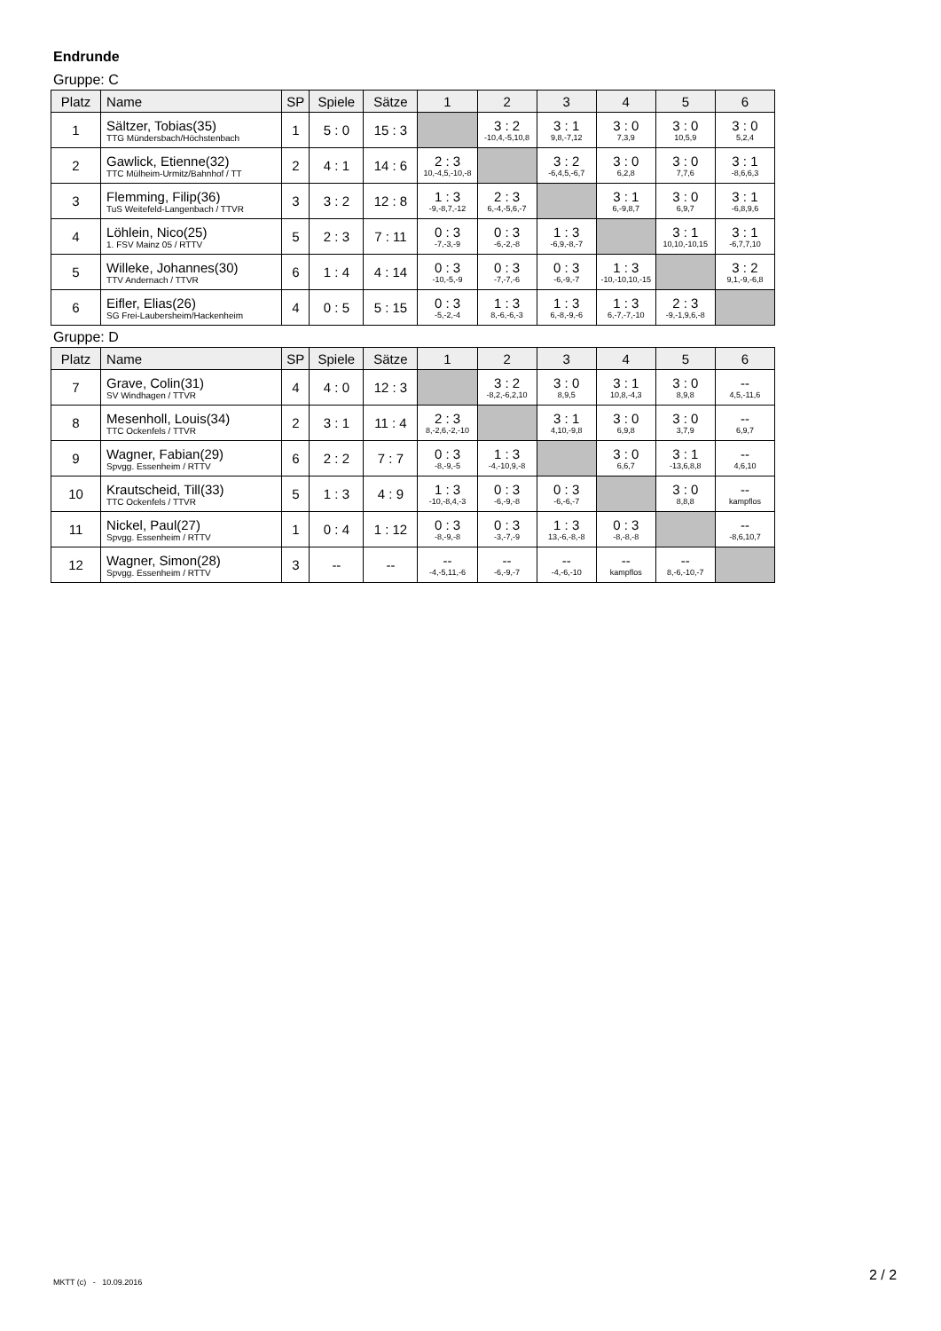Endrunde
Gruppe: C
| Platz | Name | SP | Spiele | Sätze | 1 | 2 | 3 | 4 | 5 | 6 |
| --- | --- | --- | --- | --- | --- | --- | --- | --- | --- | --- |
| 1 | Sältzer, Tobias(35) TTG Mündersbach/Höchstenbach | 1 | 5 : 0 | 15 : 3 | | 3 : 2 -10,4,-5,10,8 | 3 : 1 9,8,-7,12 | 3 : 0 7,3,9 | 3 : 0 10,5,9 | 3 : 0 5,2,4 |
| 2 | Gawlick, Etienne(32) TTC Mülheim-Urmitz/Bahnhof / TT | 2 | 4 : 1 | 14 : 6 | 2 : 3 10,-4,5,-10,-8 | | 3 : 2 -6,4,5,-6,7 | 3 : 0 6,2,8 | 3 : 0 7,7,6 | 3 : 1 -8,6,6,3 |
| 3 | Flemming, Filip(36) TuS Weitefeld-Langenbach / TTVR | 3 | 3 : 2 | 12 : 8 | 1 : 3 -9,-8,7,-12 | 2 : 3 6,-4,-5,6,-7 | | 3 : 1 6,-9,8,7 | 3 : 0 6,9,7 | 3 : 1 -6,8,9,6 |
| 4 | Löhlein, Nico(25) 1. FSV Mainz 05 / RTTV | 5 | 2 : 3 | 7 : 11 | 0 : 3 -7,-3,-9 | 0 : 3 -6,-2,-8 | 1 : 3 -6,9,-8,-7 | | 3 : 1 10,10,-10,15 | 3 : 1 -6,7,7,10 |
| 5 | Willeke, Johannes(30) TTV Andernach / TTVR | 6 | 1 : 4 | 4 : 14 | 0 : 3 -10,-5,-9 | 0 : 3 -7,-7,-6 | 0 : 3 -6,-9,-7 | 1 : 3 -10,-10,10,-15 | | 3 : 2 9,1,-9,-6,8 |
| 6 | Eifler, Elias(26) SG Frei-Laubersheim/Hackenheim | 4 | 0 : 5 | 5 : 15 | 0 : 3 -5,-2,-4 | 1 : 3 8,-6,-6,-3 | 1 : 3 6,-8,-9,-6 | 1 : 3 6,-7,-7,-10 | 2 : 3 -9,-1,9,6,-8 | |
Gruppe: D
| Platz | Name | SP | Spiele | Sätze | 1 | 2 | 3 | 4 | 5 | 6 |
| --- | --- | --- | --- | --- | --- | --- | --- | --- | --- | --- |
| 7 | Grave, Colin(31) SV Windhagen / TTVR | 4 | 4 : 0 | 12 : 3 | | 3 : 2 -8,2,-6,2,10 | 3 : 0 8,9,5 | 3 : 1 10,8,-4,3 | 3 : 0 8,9,8 | -- 4,5,-11,6 |
| 8 | Mesenholl, Louis(34) TTC Ockenfels / TTVR | 2 | 3 : 1 | 11 : 4 | 2 : 3 8,-2,6,-2,-10 | | 3 : 1 4,10,-9,8 | 3 : 0 6,9,8 | 3 : 0 3,7,9 | -- 6,9,7 |
| 9 | Wagner, Fabian(29) Spvgg. Essenheim / RTTV | 6 | 2 : 2 | 7 : 7 | 0 : 3 -8,-9,-5 | 1 : 3 -4,-10,9,-8 | | 3 : 0 6,6,7 | 3 : 1 -13,6,8,8 | -- 4,6,10 |
| 10 | Krautscheid, Till(33) TTC Ockenfels / TTVR | 5 | 1 : 3 | 4 : 9 | 1 : 3 -10,-8,4,-3 | 0 : 3 -6,-9,-8 | 0 : 3 -6,-6,-7 | | 3 : 0 8,8,8 | -- kampflos |
| 11 | Nickel, Paul(27) Spvgg. Essenheim / RTTV | 1 | 0 : 4 | 1 : 12 | 0 : 3 -8,-9,-8 | 0 : 3 -3,-7,-9 | 1 : 3 13,-6,-8,-8 | 0 : 3 -8,-8,-8 | | -- -8,6,10,7 |
| 12 | Wagner, Simon(28) Spvgg. Essenheim / RTTV | 3 | -- | -- | -- -4,-5,11,-6 | -- -6,-9,-7 | -- -4,-6,-10 | -- kampflos | -- 8,-6,-10,-7 | |
MKTT (c) - 10.09.2016 2 / 2